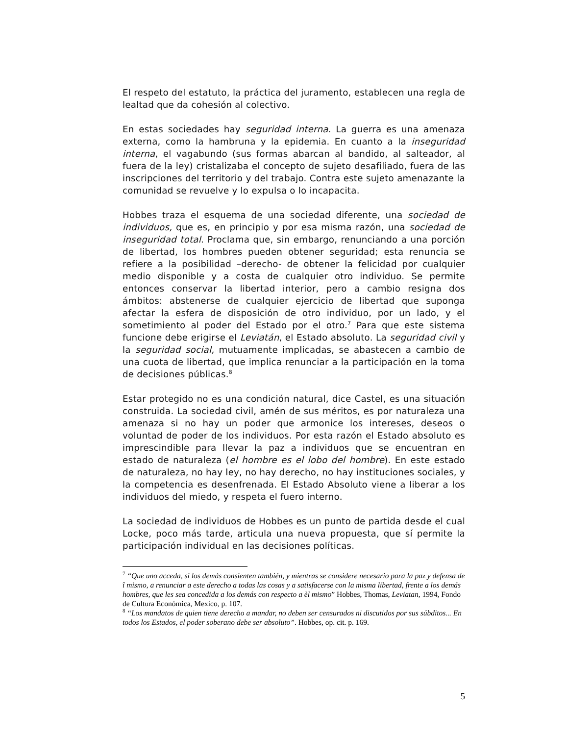El respeto del estatuto, la práctica del juramento, establecen una regla de lealtad que da cohesión al colectivo.
En estas sociedades hay seguridad interna. La guerra es una amenaza externa, como la hambruna y la epidemia. En cuanto a la inseguridad interna, el vagabundo (sus formas abarcan al bandido, al salteador, al fuera de la ley) cristalizaba el concepto de sujeto desafiliado, fuera de las inscripciones del territorio y del trabajo. Contra este sujeto amenazante la comunidad se revuelve y lo expulsa o lo incapacita.
Hobbes traza el esquema de una sociedad diferente, una sociedad de individuos, que es, en principio y por esa misma razón, una sociedad de inseguridad total. Proclama que, sin embargo, renunciando a una porción de libertad, los hombres pueden obtener seguridad; esta renuncia se refiere a la posibilidad –derecho- de obtener la felicidad por cualquier medio disponible y a costa de cualquier otro individuo. Se permite entonces conservar la libertad interior, pero a cambio resigna dos ámbitos: abstenerse de cualquier ejercicio de libertad que suponga afectar la esfera de disposición de otro individuo, por un lado, y el sometimiento al poder del Estado por el otro.<sup>7</sup> Para que este sistema funcione debe erigirse el Leviatán, el Estado absoluto. La seguridad civil y la seguridad social, mutuamente implicadas, se abastecen a cambio de una cuota de libertad, que implica renunciar a la participación en la toma de decisiones públicas.<sup>8</sup>
Estar protegido no es una condición natural, dice Castel, es una situación construida. La sociedad civil, amén de sus méritos, es por naturaleza una amenaza si no hay un poder que armonice los intereses, deseos o voluntad de poder de los individuos. Por esta razón el Estado absoluto es imprescindible para llevar la paz a individuos que se encuentran en estado de naturaleza (el hombre es el lobo del hombre). En este estado de naturaleza, no hay ley, no hay derecho, no hay instituciones sociales, y la competencia es desenfrenada. El Estado Absoluto viene a liberar a los individuos del miedo, y respeta el fuero interno.
La sociedad de individuos de Hobbes es un punto de partida desde el cual Locke, poco más tarde, articula una nueva propuesta, que sí permite la participación individual en las decisiones políticas.
<sup>7</sup> “Que uno acceda, si los demás consienten también, y mientras se considere necesario para la paz y defensa de î mismo, a renunciar a este derecho a todas las cosas y a satisfacerse con la misma libertad, frente a los demás hombres, que les sea concedida a los demás con respecto a èl mismo” Hobbes, Thomas, Leviatan, 1994, Fondo de Cultura Económica, Mexico, p. 107.
<sup>8</sup> “Los mandatos de quien tiene derecho a mandar, no deben ser censurados ni discutidos por sus súbditos... En todos los Estados, el poder soberano debe ser absoluto”. Hobbes, op. cit. p. 169.
5